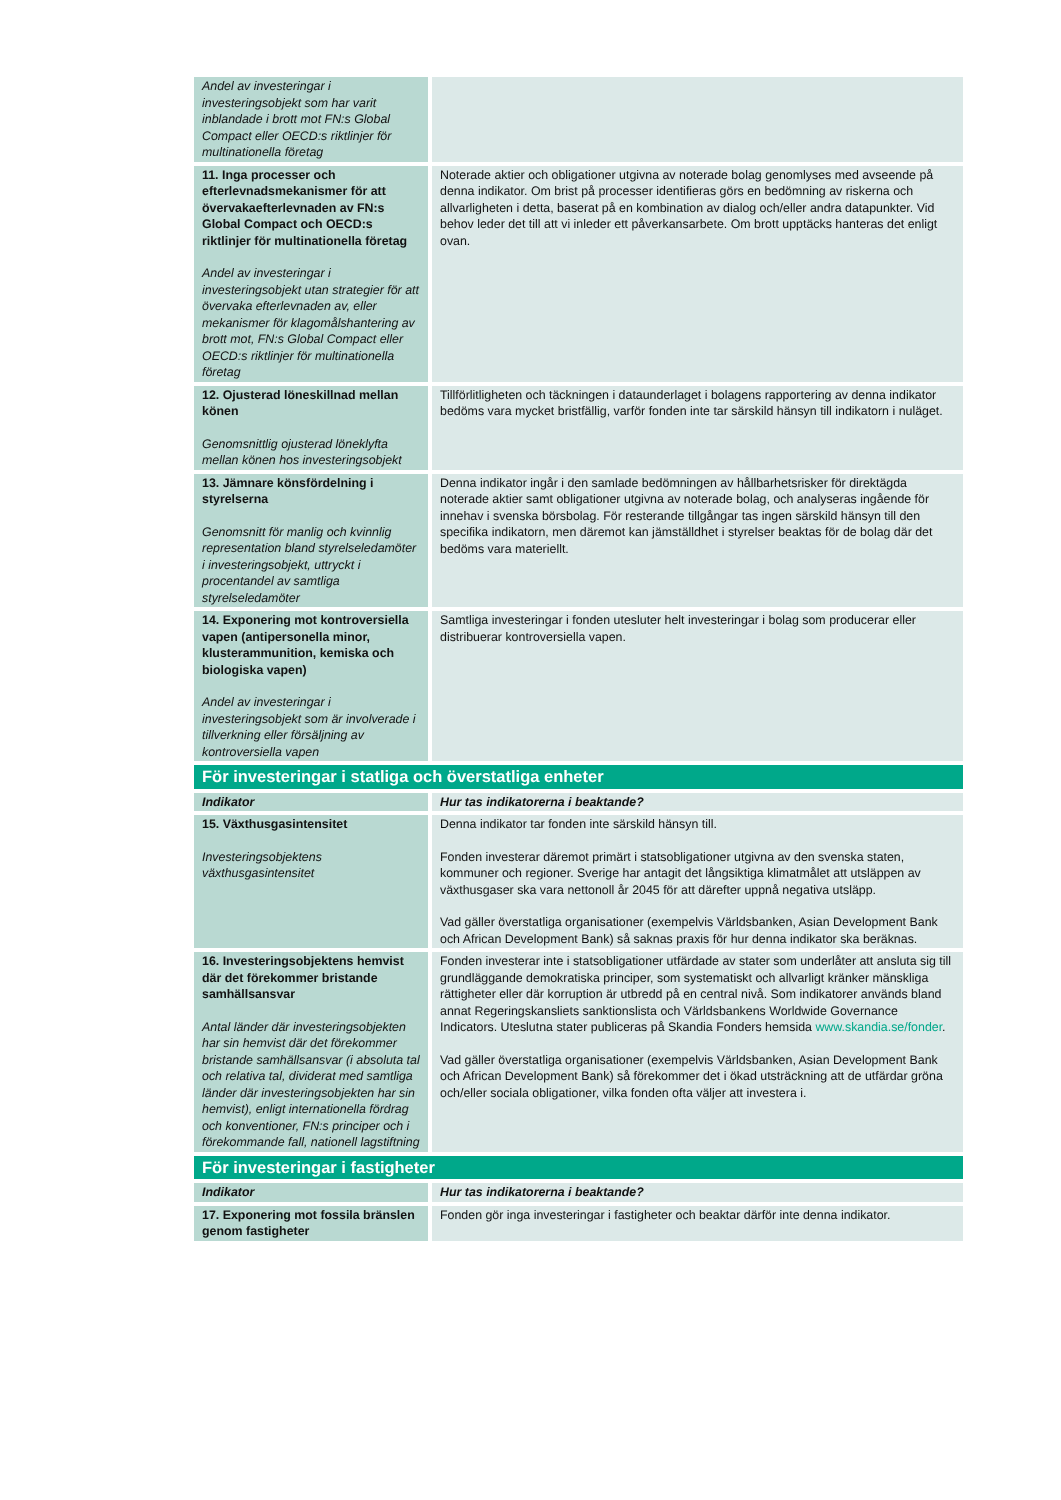| Andel av investeringar i investeringsobjekt som har varit inblandade i brott mot FN:s Global Compact eller OECD:s riktlinjer för multinationella företag | |
| 11. Inga processer och efterlevnadsmekanismer för att övervakaefterlevnaden av FN:s Global Compact och OECD:s riktlinjer för multinationella företag Andel av investeringar i investeringsobjekt utan strategier för att övervaka efterlevnaden av, eller mekanismer för klagomålshantering av brott mot, FN:s Global Compact eller OECD:s riktlinjer för multinationella företag | Noterade aktier och obligationer utgivna av noterade bolag genomlyses med avseende på denna indikator. Om brist på processer identifieras görs en bedömning av riskerna och allvarligheten i detta, baserat på en kombination av dialog och/eller andra datapunkter. Vid behov leder det till att vi inleder ett påverkansarbete. Om brott upptäcks hanteras det enligt ovan. |
| 12. Ojusterad löneskillnad mellan könen Genomsnittlig ojusterad löneklyfta mellan könen hos investeringsobjekt | Tillförlitligheten och täckningen i dataunderlaget i bolagens rapportering av denna indikator bedöms vara mycket bristfällig, varför fonden inte tar särskild hänsyn till indikatorn i nuläget. |
| 13. Jämnare könsfördelning i styrelserna Genomsnitt för manlig och kvinnlig representation bland styrelseledamöter i investeringsobjekt, uttryckt i procentandel av samtliga styrelseledamöter | Denna indikator ingår i den samlade bedömningen av hållbarhetsrisker för direktägda noterade aktier samt obligationer utgivna av noterade bolag, och analyseras ingående för innehav i svenska börsbolag. För resterande tillgångar tas ingen särskild hänsyn till den specifika indikatorn, men däremot kan jämställdhet i styrelser beaktas för de bolag där det bedöms vara materiellt. |
| 14. Exponering mot kontroversiella vapen (antipersonella minor, klusterammunition, kemiska och biologiska vapen) Andel av investeringar i investeringsobjekt som är involverade i tillverkning eller försäljning av kontroversiella vapen | Samtliga investeringar i fonden utesluter helt investeringar i bolag som producerar eller distribuerar kontroversiella vapen. |
| För investeringar i statliga och överstatliga enheter | |
| Indikator | Hur tas indikatorerna i beaktande? |
| 15. Växthusgasintensitet Investeringsobjektens växthusgasintensitet | Denna indikator tar fonden inte särskild hänsyn till. Fonden investerar däremot primärt i statsobligationer utgivna av den svenska staten, kommuner och regioner. Sverige har antagit det långsiktiga klimatmålet att utsläppen av växthusgaser ska vara nettonoll år 2045 för att därefter uppnå negativa utsläpp. Vad gäller överstatliga organisationer (exempelvis Världsbanken, Asian Development Bank och African Development Bank) så saknas praxis för hur denna indikator ska beräknas. |
| 16. Investeringsobjektens hemvist där det förekommer bristande samhällsansvar Antal länder där investeringsobjekten har sin hemvist där det förekommer bristande samhällsansvar (i absoluta tal och relativa tal, dividerat med samtliga länder där investeringsobjekten har sin hemvist), enligt internationella fördrag och konventioner, FN:s principer och i förekommande fall, nationell lagstiftning | Fonden investerar inte i statsobligationer utfärdade av stater som underlåter att ansluta sig till grundläggande demokratiska principer, som systematiskt och allvarligt kränker mänskliga rättigheter eller där korruption är utbredd på en central nivå. Som indikatorer används bland annat Regeringskansliets sanktionslista och Världsbankens Worldwide Governance Indicators. Uteslutna stater publiceras på Skandia Fonders hemsida www.skandia.se/fonder . Vad gäller överstatliga organisationer (exempelvis Världsbanken, Asian Development Bank och African Development Bank) så förekommer det i ökad utsträckning att de utfärdar gröna och/eller sociala obligationer, vilka fonden ofta väljer att investera i. |
| För investeringar i fastigheter | |
| Indikator | Hur tas indikatorerna i beaktande? |
| 17. Exponering mot fossila bränslen genom fastigheter | Fonden gör inga investeringar i fastigheter och beaktar därför inte denna indikator. |